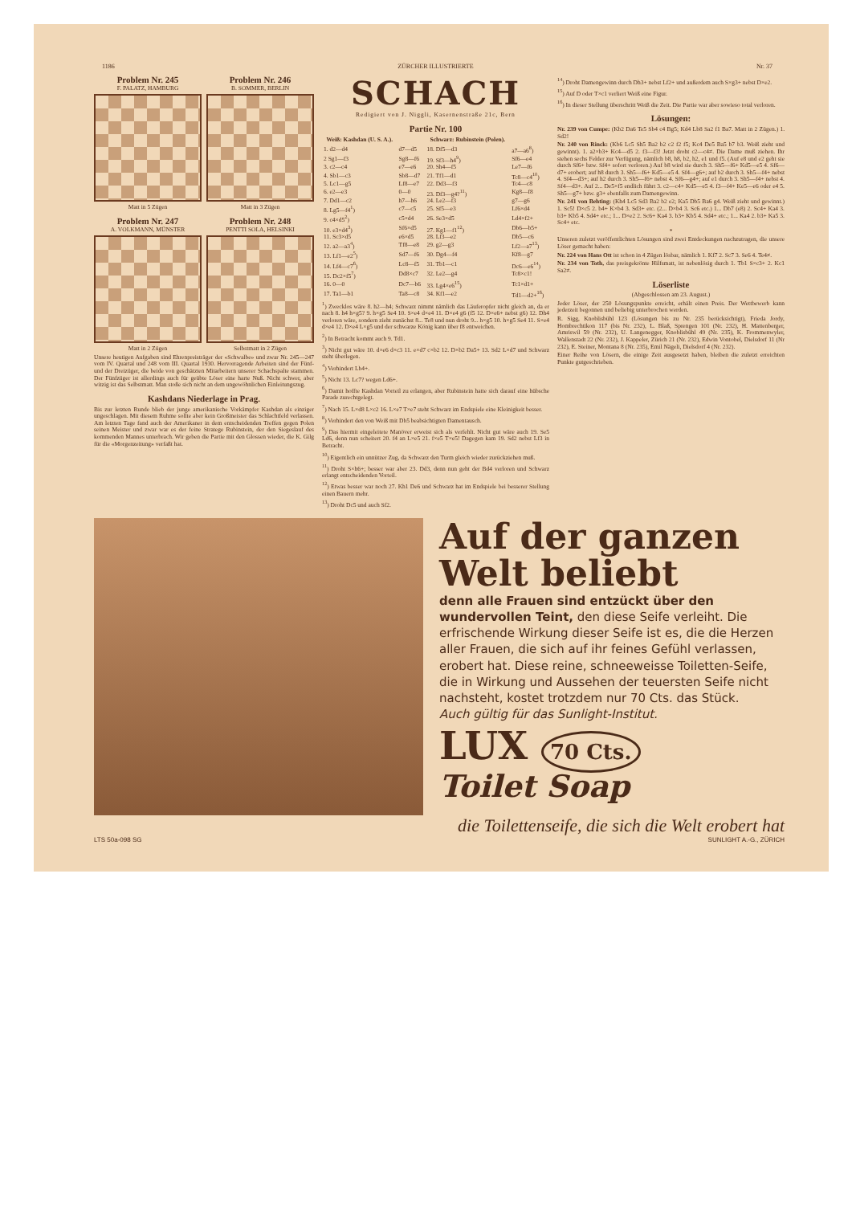1186 ZÜRCHER ILLUSTRIERTE Nr. 37
Problem Nr. 245
F. PALATZ, HAMBURG
Matt in 5 Zügen
Problem Nr. 246
B. SOMMER, BERLIN
Matt in 3 Zügen
Problem Nr. 247
A. VOLKMANN, MÜNSTER
Matt in 2 Zügen
Problem Nr. 248
PENTTI SOLA, HELSINKI
Selbstmatt in 2 Zügen
Unsere heutigen Aufgaben sind Ehrenpreisträger der «Schwalbe» und zwar Nr. 245—247 vom IV. Quartal und 248 vom III. Quartal 1930. Hervorragende Arbeiten sind der Fünf- und der Dreizüger, die beide von geschätzten Mitarbeitern unserer Schachspalte stammen. Der Fünfzüger ist allerdings auch für geübte Löser eine harte Nuß. Nicht schwer, aber witzig ist das Selbstmatt. Man stoße sich nicht an dem ungewöhnlichen Einleitungszug.
Kashdans Niederlage in Prag.
Bis zur letzten Runde blieb der junge amerikanische Vorkämpfer Kashdan als einziger ungeschlagen. Mit diesem Ruhme sollte aber kein Großmeister das Schlachtfeld verlassen. Am letzten Tage fand auch der Amerikaner in dem entscheidenden Treffen gegen Polen seinen Meister und zwar war es der feine Stratege Rubinstein, der den Siegeslauf des kommenden Mannes unterbrach. Wir geben die Partie mit den Glossen wieder, die K. Gilg für die «Morgenzeitung» verfaßt hat.
SCHACH
Redigiert von J. Niggli, Kasernenstraße 21c, Bern
Partie Nr. 100
| Weiß: Kashdan (U. S. A.). | | Schwarz: Rubinstein (Polen). | |
| --- | --- | --- | --- |
| 1. d2—d4 | d7—d5 | 18. Df5—d3 | a7—a6<sup>8</sup>) |
| 2 Sg1—f3 | Sg8—f6 | 19. Sf3—h4<sup>9</sup>) | Sf6—e4 |
| 3. c2—c4 | e7—e6 | 20. Sh4—f5 | Le7—f6 |
| 4. Sb1—c3 | Sb8—d7 | 21. Tf1—d1 | Tc8—c4<sup>10</sup>) |
| 5. Lc1—g5 | Lf8—e7 | 22. Dd3—f3 | Tc4—c8 |
| 6. e2—e3 | 0—0 | 23. Df3—g4?<sup>11</sup>) | Kg8—f8 |
| 7. Dd1—c2 | h7—h6 | 24. Le2—f3 | g7—g6 |
| 8. Lg5—f4<sup>1</sup>) | c7—c5 | 25. Sf5—e3 | Lf6×d4 |
| 9. c4×d5<sup>2</sup>) | c5×d4 | 26. Se3×d5 | Ld4×f2+ |
| 10. e3×d4<sup>3</sup>) | Sf6×d5 | 27. Kg1—f1<sup>12</sup>) | Db6—b5+ |
| 11. Sc3×d5 | e6×d5 | 28. Lf3—e2 | Db5—c6 |
| 12. a2—a3<sup>4</sup>) | Tf8—e8 | 29. g2—g3 | Lf2—a7<sup>13</sup>) |
| 13. Lf1—e2<sup>5</sup>) | Sd7—f6 | 30. Dg4—f4 | Kf8—g7 |
| 14. Lf4—c7<sup>6</sup>) | Lc8—f5 | 31. Tb1—c1 | Dc6—e6<sup>14</sup>) |
| 15. Dc2×f5<sup>7</sup>) | Dd8×c7 | 32. Le2—g4 | Tc8×c1! |
| 16. 0—0 | Dc7—b6 | 33. Lg4×e6<sup>15</sup>) | Tc1×d1+ |
| 17. Ta1—b1 | Ta8—c8 | 34. Kf1—e2 | Td1—d2+<sup>16</sup>) |
<sup>1</sup>) Zwecklos wäre 8. h2—h4; Schwarz nimmt nämlich das Läuferopfer nicht gleich an, da er nach 8. h4 h×g5? 9. h×g5 Se4 10. S×e4 d×e4 11. D×e4 g6 (f5 12. D×e6+ nebst g6) 12. Dh4 verloren wäre, sondern zieht zunächst 8... Te8 und nun droht 9... h×g5 10. h×g5 Se4 11. S×e4 d×e4 12. D×e4 L×g5 und der schwarze König kann über f8 entweichen.
<sup>2</sup>) In Betracht kommt auch 9. Td1.
<sup>3</sup>) Nicht gut wäre 10. d×e6 d×c3 11. e×d7 c×b2 12. D×b2 Da5+ 13. Sd2 L×d7 und Schwarz steht überlegen.
<sup>4</sup>) Verhindert Lb4+.
<sup>5</sup>) Nicht 13. Lc7? wegen Ld6+.
<sup>6</sup>) Damit hoffte Kashdan Vorteil zu erlangen, aber Rubinstein hatte sich darauf eine hübsche Parade zurechtgelegt.
<sup>7</sup>) Nach 15. L×d8 L×c2 16. L×e7 T×e7 steht Schwarz im Endspiele eine Kleinigkeit besser.
<sup>8</sup>) Verhindert den von Weiß mit Db5 beabsichtigten Damentausch.
<sup>9</sup>) Das hiermit eingeleitete Manöver erweist sich als verfehlt. Nicht gut wäre auch 19. Se5 Ld6, denn nun scheitert 20. f4 an L×e5 21. f×e5 T×e5! Dagegen kam 19. Sd2 nebst Lf3 in Betracht.
<sup>10</sup>) Eigentlich ein unnützer Zug, da Schwarz den Turm gleich wieder zurückziehen muß.
<sup>11</sup>) Droht S×h6+; besser war aber 23. Dd3, denn nun geht der Bd4 verloren und Schwarz erlangt entscheidenden Vorteil.
<sup>12</sup>) Etwas besser war noch 27. Kh1 De6 und Schwarz hat im Endspiele bei besserer Stellung einen Bauern mehr.
<sup>13</sup>) Droht Dc5 und auch Sf2.
<sup>14</sup>) Droht Damengewinn durch Dh3+ nebst Lf2+ und außerdem auch S×g3+ nebst D×e2.
<sup>15</sup>) Auf D oder T×c1 verliert Weiß eine Figur.
<sup>16</sup>) In dieser Stellung überschritt Weiß die Zeit. Die Partie war aber sowieso total verloren.
Lösungen:
Nr. 239 von Cumpe: (Kb2 Da6 Te5 Sb4 c4 Bg5; Kd4 Lb8 Sa2 f1 Ba7. Matt in 2 Zügen.) 1. Sd2!
Nr. 240 von Rinck: (Kb6 Lc5 Sh5 Ba2 b2 c2 f2 f5; Kc4 De5 Ba5 b7 b3. Weiß zieht und gewinnt). 1. a2×b3+ Kc4—d5 2. f3—f3! Jetzt droht c2—c4≠. Die Dame muß ziehen. Ihr stehen sechs Felder zur Verfügung, nämlich b8, h8, b2, h2, e1 und f5. (Auf e8 und e2 geht sie durch Sf6+ bzw. Sf4+ sofort verloren.) Auf b8 wird sie durch 3. Sh5—f6+ Kd5—e5 4. Sf6—d7+ erobert; auf h8 durch 3. Sh5—f6+ Kd5—e5 4. Sf4—g6+; auf b2 durch 3. Sh5—f4+ nebst 4. Sf4—d3+; auf h2 durch 3. Sh5—f6+ nebst 4. Sf6—g4+; auf e1 durch 3. Sh5—f4+ nebst 4. Sf4—d3+. Auf 2... De5×f5 endlich führt 3. c2—c4+ Kd5—e5 4. f3—f4+ Ke5—e6 oder e4 5. Sh5—g7+ bzw. g3+ ebenfalls zum Damengewinn.
Nr. 241 von Behting: (Kh4 Lc5 Sd3 Ba2 b2 e2; Ka5 Db5 Ba6 g4. Weiß zieht und gewinnt.) 1. Sc5! D×c5 2. b4+ K×b4 3. Sd3+ etc. (2... D×b4 3. Sc6 etc.) 1... Db7 (e8) 2. Sc4+ Ka4 3. b3+ Kb5 4. Sd4+ etc.; 1... D×e2 2. Sc6+ Ka4 3. b3+ Kb5 4. Sd4+ etc.; 1... Ka4 2. b3+ Ka5 3. Sc4+ etc.
*
Unseren zuletzt veröffentlichten Lösungen sind zwei Entdeckungen nachzutragen, die unsere Löser gemacht haben:
Nr. 224 von Hans Ott ist schon in 4 Zügen lösbar, nämlich 1. Kf7 2. Sc7 3. Se6 4. Te4≠.
Nr. 234 von Toth, das preisgekrönte Hilfsmatt, ist nebenlösig durch 1. Tb1 S×c3+ 2. Kc1 Sa2≠.
Löserliste
(Abgeschlossen am 23. August.)
Jeder Löser, der 250 Lösungspunkte erreicht, erhält einen Preis. Der Wettbewerb kann jederzeit begonnen und beliebig unterbrochen werden.
R. Sigg, Knoblisbühl 123 (Lösungen bis zu Nr. 235 berücksichtigt), Frieda Jordy, Hombrechtikon 117 (bis Nr. 232), L. Blaß, Sprengen 101 (Nr. 232), H. Mattenberger, Amriswil 59 (Nr. 232), U. Langenegger, Knoblisbühl 49 (Nr. 235), K. Frommenwyler, Wallenstadt 22 (Nr. 232), J. Kappeler, Zürich 21 (Nr. 232), Edwin Vontobel, Dielsdorf 11 (Nr 232), E. Steiner, Montana 8 (Nr. 235), Emil Nägeli, Dielsdorf 4 (Nr. 232).
Einer Reihe von Lösern, die einige Zeit ausgesetzt haben, bleiben die zuletzt erreichten Punkte gutgeschrieben.
Auf der ganzen
Welt beliebt
denn alle Frauen sind entzückt über den wundervollen Teint, den diese Seife verleiht. Die erfrischende Wirkung dieser Seife ist es, die die Herzen aller Frauen, die sich auf ihr feines Gefühl verlassen, erobert hat. Diese reine, schneeweisse Toiletten-Seife, die in Wirkung und Aussehen der teuersten Seife nicht nachsteht, kostet trotzdem nur 70 Cts. das Stück.
Auch gültig für das Sunlight-Institut.
LUX 70 Cts.
Toilet Soap
die Toilettenseife, die sich die Welt erobert hat
LTS 50a-098 SG SUNLIGHT A.-G., ZÜRICH